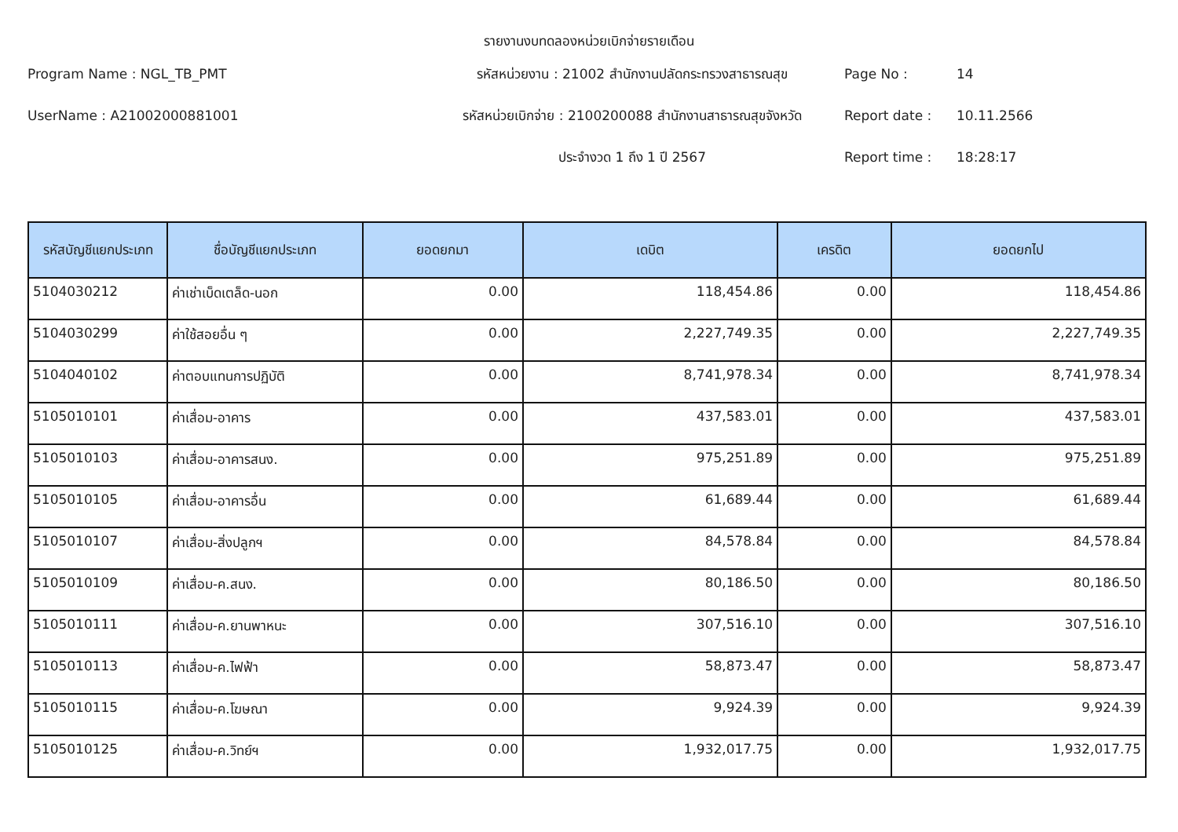รายงานงบทดลองหน่วยเบิกจ่ายรายเดือน
Program Name : NGL_TB_PMT
รหัสหน่วยงาน : 21002 สำนักงานปลัดกระทรวงสาธารณสุข
Page No :
14
UserName : A21002000881001
รหัสหน่วยเบิกจ่าย : 2100200088 สำนักงานสาธารณสุขจังหวัด
Report date :
10.11.2566
ประจำงวด 1 ถึง 1 ปี 2567
Report time :
18:28:17
| รหัสบัญชีแยกประเภท | ชื่อบัญชีแยกประเภท | ยอดยกมา | เดบิต | เครดิต | ยอดยกไป |
| --- | --- | --- | --- | --- | --- |
| 5104030212 | ค่าเช่าเบ็ดเตล็ด-นอก | 0.00 | 118,454.86 | 0.00 | 118,454.86 |
| 5104030299 | ค่าใช้สอยอื่น ๆ | 0.00 | 2,227,749.35 | 0.00 | 2,227,749.35 |
| 5104040102 | ค่าตอบแทนการปฏิบัติ | 0.00 | 8,741,978.34 | 0.00 | 8,741,978.34 |
| 5105010101 | ค่าเสื่อม-อาคาร | 0.00 | 437,583.01 | 0.00 | 437,583.01 |
| 5105010103 | ค่าเสื่อม-อาคารสนง. | 0.00 | 975,251.89 | 0.00 | 975,251.89 |
| 5105010105 | ค่าเสื่อม-อาคารอื่น | 0.00 | 61,689.44 | 0.00 | 61,689.44 |
| 5105010107 | ค่าเสื่อม-สิ่งปลูกฯ | 0.00 | 84,578.84 | 0.00 | 84,578.84 |
| 5105010109 | ค่าเสื่อม-ค.สนง. | 0.00 | 80,186.50 | 0.00 | 80,186.50 |
| 5105010111 | ค่าเสื่อม-ค.ยานพาหนะ | 0.00 | 307,516.10 | 0.00 | 307,516.10 |
| 5105010113 | ค่าเสื่อม-ค.ไฟฟ้า | 0.00 | 58,873.47 | 0.00 | 58,873.47 |
| 5105010115 | ค่าเสื่อม-ค.โฆษณา | 0.00 | 9,924.39 | 0.00 | 9,924.39 |
| 5105010125 | ค่าเสื่อม-ค.วิทย์ฯ | 0.00 | 1,932,017.75 | 0.00 | 1,932,017.75 |